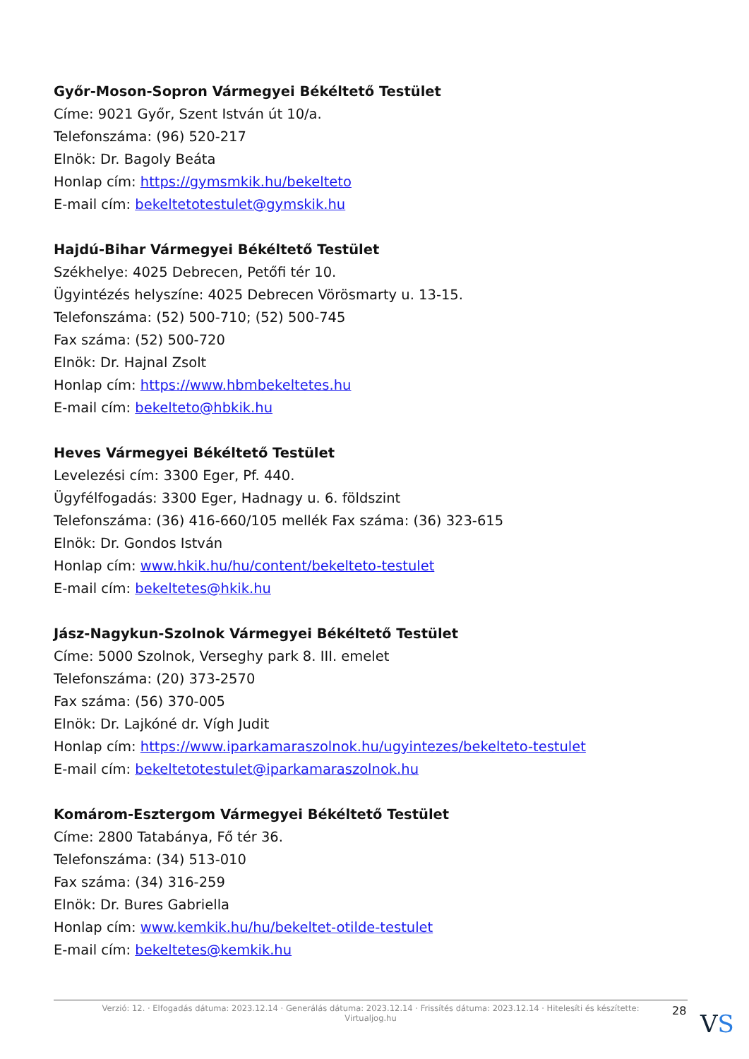Győr-Moson-Sopron Vármegyei Békéltető Testület
Címe: 9021 Győr, Szent István út 10/a.
Telefonszáma: (96) 520-217
Elnök: Dr. Bagoly Beáta
Honlap cím: https://gymsmkik.hu/bekelteto
E-mail cím: bekeltetotestulet@gymskik.hu
Hajdú-Bihar Vármegyei Békéltető Testület
Székhelye: 4025 Debrecen, Petőfi tér 10.
Ügyintézés helyszíne: 4025 Debrecen Vörösmarty u. 13-15.
Telefonszáma: (52) 500-710; (52) 500-745
Fax száma: (52) 500-720
Elnök: Dr. Hajnal Zsolt
Honlap cím: https://www.hbmbekeltetes.hu
E-mail cím: bekelteto@hbkik.hu
Heves Vármegyei Békéltető Testület
Levelezési cím: 3300 Eger, Pf. 440.
Ügyfélfogadás: 3300 Eger, Hadnagy u. 6. földszint
Telefonszáma: (36) 416-660/105 mellék Fax száma: (36) 323-615
Elnök: Dr. Gondos István
Honlap cím: www.hkik.hu/hu/content/bekelteto-testulet
E-mail cím: bekeltetes@hkik.hu
Jász-Nagykun-Szolnok Vármegyei Békéltető Testület
Címe: 5000 Szolnok, Verseghy park 8. III. emelet
Telefonszáma: (20) 373-2570
Fax száma: (56) 370-005
Elnök: Dr. Lajkóné dr. Vígh Judit
Honlap cím: https://www.iparkamaraszolnok.hu/ugyintezes/bekelteto-testulet
E-mail cím: bekeltetotestulet@iparkamaraszolnok.hu
Komárom-Esztergom Vármegyei Békéltető Testület
Címe: 2800 Tatabánya, Fő tér 36.
Telefonszáma: (34) 513-010
Fax száma: (34) 316-259
Elnök: Dr. Bures Gabriella
Honlap cím: www.kemkik.hu/hu/bekeltet-otilde-testulet
E-mail cím: bekeltetes@kemkik.hu
Verzió: 12. · Elfogadás dátuma: 2023.12.14 · Generálás dátuma: 2023.12.14 · Frissítés dátuma: 2023.12.14 · Hitelesíti és készítette:
Virtualjog.hu
28 VS